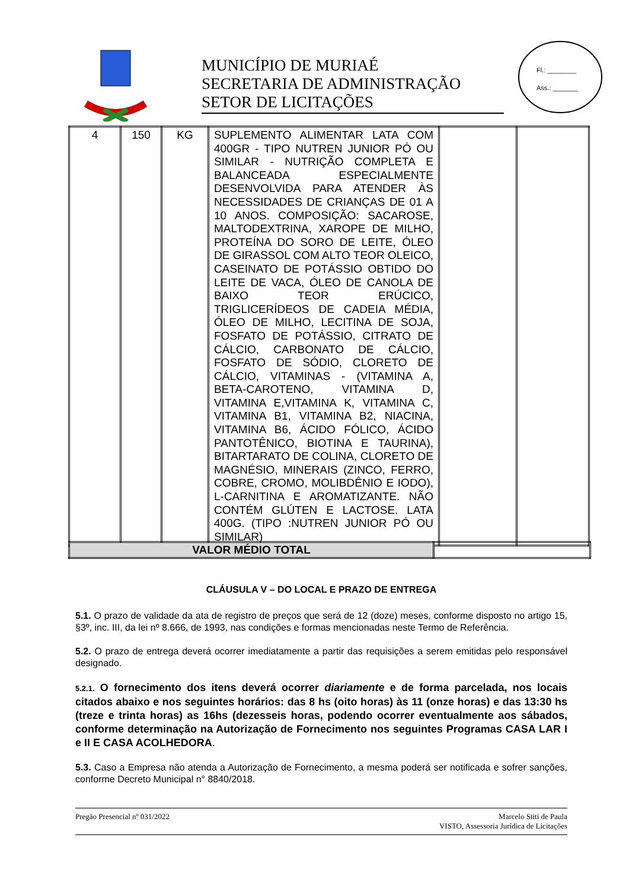MUNICÍPIO DE MURIAÉ
SECRETARIA DE ADMINISTRAÇÃO
SETOR DE LICITAÇÕES
Fl.: ________
Ass.: _______
| 4 | 150 | KG | SUPLEMENTO ALIMENTAR LATA COM 400GR - TIPO NUTREN JUNIOR PÓ OU SIMILAR - NUTRIÇÃO COMPLETA E BALANCEADA ESPECIALMENTE DESENVOLVIDA PARA ATENDER ÀS NECESSIDADES DE CRIANÇAS DE 01 A 10 ANOS. COMPOSIÇÃO: SACAROSE, MALTODEXTRINA, XAROPE DE MILHO, PROTEÍNA DO SORO DE LEITE, ÓLEO DE GIRASSOL COM ALTO TEOR OLEICO, CASEINATO DE POTÁSSIO OBTIDO DO LEITE DE VACA, ÓLEO DE CANOLA DE BAIXO TEOR ERÚCICO, TRIGLICERÍDEOS DE CADEIA MÉDIA, ÓLEO DE MILHO, LECITINA DE SOJA, FOSFATO DE POTÁSSIO, CITRATO DE CÁLCIO, CARBONATO DE CÁLCIO, FOSFATO DE SÓDIO, CLORETO DE CÁLCIO, VITAMINAS - (VITAMINA A, BETA-CAROTENO, VITAMINA D, VITAMINA E,VITAMINA K, VITAMINA C, VITAMINA B1, VITAMINA B2, NIACINA, VITAMINA B6, ÁCIDO FÓLICO, ÁCIDO PANTOTÊNICO, BIOTINA E TAURINA), BITARTARATO DE COLINA, CLORETO DE MAGNÉSIO, MINERAIS (ZINCO, FERRO, COBRE, CROMO, MOLIBDÊNIO E IODO), L-CARNITINA E AROMATIZANTE. NÃO CONTÉM GLÚTEN E LACTOSE. LATA 400G. (TIPO :NUTREN JUNIOR PÓ OU SIMILAR) | | |
| VALOR MÉDIO TOTAL | |
CLÁUSULA V – DO LOCAL E PRAZO DE ENTREGA
5.1. O prazo de validade da ata de registro de preços que será de 12 (doze) meses, conforme disposto no artigo 15, §3º, inc. III, da lei nº 8.666, de 1993, nas condições e formas mencionadas neste Termo de Referência.
5.2. O prazo de entrega deverá ocorrer imediatamente a partir das requisições a serem emitidas pelo responsável designado.
5.2.1. O fornecimento dos itens deverá ocorrer diariamente e de forma parcelada, nos locais citados abaixo e nos seguintes horários: das 8 hs (oito horas) às 11 (onze horas) e das 13:30 hs (treze e trinta horas) as 16hs (dezesseis horas, podendo ocorrer eventualmente aos sábados, conforme determinação na Autorização de Fornecimento nos seguintes Programas CASA LAR I e II E CASA ACOLHEDORA.
5.3. Caso a Empresa não atenda a Autorização de Fornecimento, a mesma poderá ser notificada e sofrer sanções, conforme Decreto Municipal n° 8840/2018.
Pregão Presencial nº 031/2022 Marcelo Stiti de Paula
VISTO, Assessoria Jurídica de Licitações